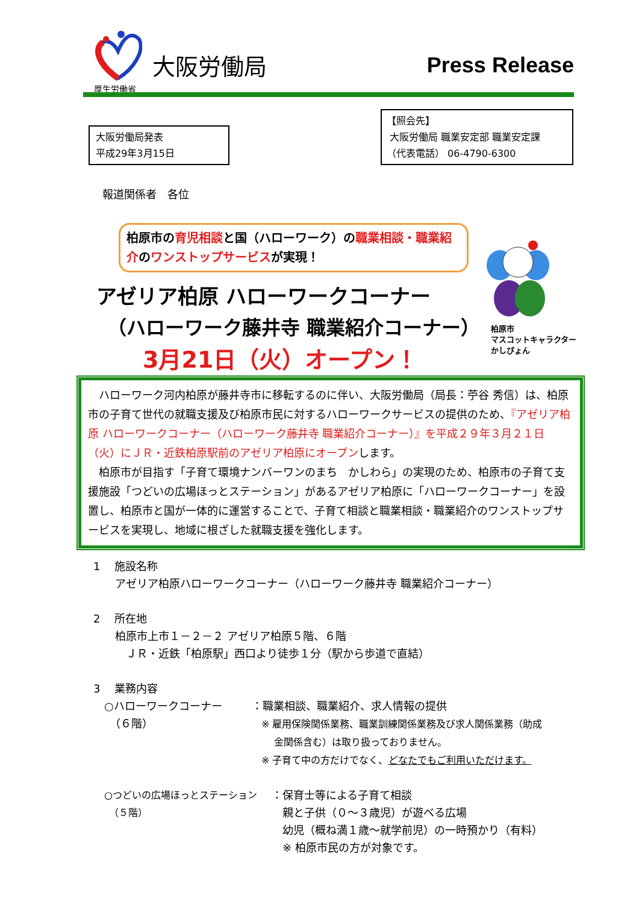厚生労働省
大阪労働局 Press Release
大阪労働局発表
平成29年3月15日
【照会先】
大阪労働局 職業安定部 職業安定課
（代表電話） 06-4790-6300
報道関係者　各位
柏原市の育児相談と国（ハローワーク）の職業相談・職業紹介のワンストップサービスが実現！
アゼリア柏原 ハローワークコーナー
（ハローワーク藤井寺 職業紹介コーナー）
3月21日（火）オープン！
柏原市
マスコットキャラクター
かしぴょん
　ハローワーク河内柏原が藤井寺市に移転するのに伴い、大阪労働局（局長：苧谷 秀信）は、柏原市の子育て世代の就職支援及び柏原市民に対するハローワークサービスの提供のため、『アゼリア柏原 ハローワークコーナー（ハローワーク藤井寺 職業紹介コーナー）』を平成２９年３月２１日（火）にＪＲ・近鉄柏原駅前のアゼリア柏原にオープンします。
　柏原市が目指す「子育て環境ナンバーワンのまち　かしわら」の実現のため、柏原市の子育て支援施設「つどいの広場ほっとステーション」があるアゼリア柏原に「ハローワークコーナー」を設置し、柏原市と国が一体的に運営することで、子育て相談と職業相談・職業紹介のワンストップサービスを実現し、地域に根ざした就職支援を強化します。
1　 施設名称
アゼリア柏原ハローワークコーナー（ハローワーク藤井寺 職業紹介コーナー）
2　 所在地
柏原市上市１－２－２ アゼリア柏原５階、６階
　ＪＲ・近鉄「柏原駅」西口より徒歩１分（駅から歩道で直結）
3　 業務内容
○ハローワークコーナー
　（６階）
：職業相談、職業紹介、求人情報の提供
　※ 雇用保険関係業務、職業訓練関係業務及び求人関係業務（助成
　　 金関係含む）は取り扱っておりません。
　※ 子育て中の方だけでなく、どなたでもご利用いただけます。
○つどいの広場ほっとステーション
　（５階）
：保育士等による子育て相談
　親と子供（０～３歳児）が遊べる広場
　幼児（概ね満１歳～就学前児）の一時預かり（有料）
　※ 柏原市民の方が対象です。